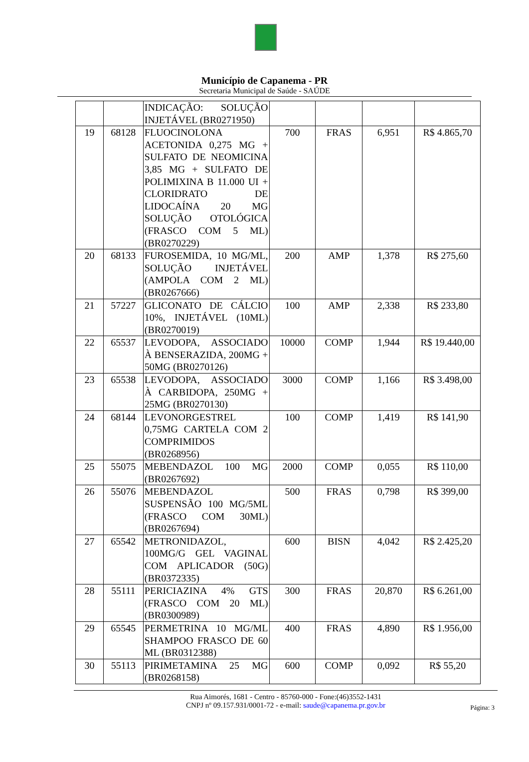Município de Capanema - PR
Secretaria Municipal de Saúde - SAÚDE
| | | INDICAÇÃO: SOLUÇÃO INJETÁVEL (BR0271950) | | | | |
| 19 | 68128 | FLUOCINOLONA ACETONIDA 0,275 MG + SULFATO DE NEOMICINA 3,85 MG + SULFATO DE POLIMIXINA B 11.000 UI + CLORIDRATO DE LIDOCAÍNA 20 MG SOLUÇÃO OTOLÓGICA (FRASCO COM 5 ML) (BR0270229) | 700 | FRAS | 6,951 | R$ 4.865,70 |
| 20 | 68133 | FUROSEMIDA, 10 MG/ML, SOLUÇÃO INJETÁVEL (AMPOLA COM 2 ML) (BR0267666) | 200 | AMP | 1,378 | R$ 275,60 |
| 21 | 57227 | GLICONATO DE CÁLCIO 10%, INJETÁVEL (10ML) (BR0270019) | 100 | AMP | 2,338 | R$ 233,80 |
| 22 | 65537 | LEVODOPA, ASSOCIADO À BENSERAZIDA, 200MG + 50MG (BR0270126) | 10000 | COMP | 1,944 | R$ 19.440,00 |
| 23 | 65538 | LEVODOPA, ASSOCIADO À CARBIDOPA, 250MG + 25MG (BR0270130) | 3000 | COMP | 1,166 | R$ 3.498,00 |
| 24 | 68144 | LEVONORGESTREL 0,75MG CARTELA COM 2 COMPRIMIDOS (BR0268956) | 100 | COMP | 1,419 | R$ 141,90 |
| 25 | 55075 | MEBENDAZOL 100 MG (BR0267692) | 2000 | COMP | 0,055 | R$ 110,00 |
| 26 | 55076 | MEBENDAZOL SUSPENSÃO 100 MG/5ML (FRASCO COM 30ML) (BR0267694) | 500 | FRAS | 0,798 | R$ 399,00 |
| 27 | 65542 | METRONIDAZOL, 100MG/G GEL VAGINAL COM APLICADOR (50G) (BR0372335) | 600 | BISN | 4,042 | R$ 2.425,20 |
| 28 | 55111 | PERICIAZINA 4% GTS (FRASCO COM 20 ML) (BR0300989) | 300 | FRAS | 20,870 | R$ 6.261,00 |
| 29 | 65545 | PERMETRINA 10 MG/ML SHAMPOO FRASCO DE 60 ML (BR0312388) | 400 | FRAS | 4,890 | R$ 1.956,00 |
| 30 | 55113 | PIRIMETAMINA 25 MG (BR0268158) | 600 | COMP | 0,092 | R$ 55,20 |
Rua Aimorés, 1681 - Centro - 85760-000 - Fone:(46)3552-1431
CNPJ nº 09.157.931/0001-72 - e-mail: saude@capanema.pr.gov.br
Página: 3